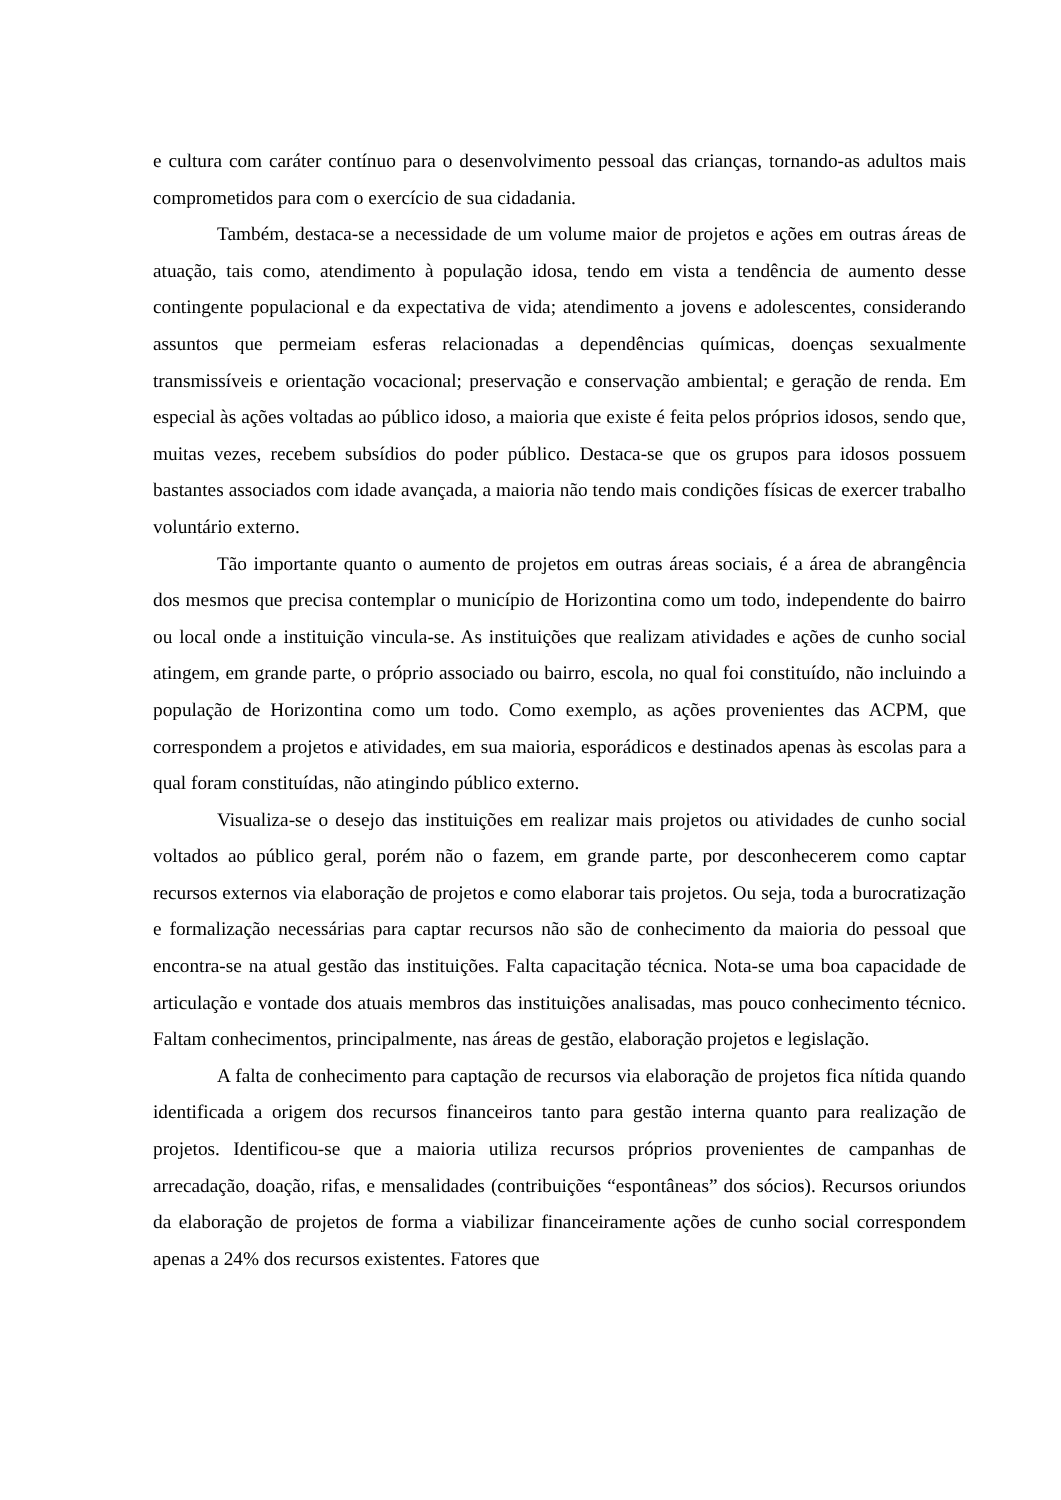e cultura com caráter contínuo para o desenvolvimento pessoal das crianças, tornando-as adultos mais comprometidos para com o exercício de sua cidadania.
Também, destaca-se a necessidade de um volume maior de projetos e ações em outras áreas de atuação, tais como, atendimento à população idosa, tendo em vista a tendência de aumento desse contingente populacional e da expectativa de vida; atendimento a jovens e adolescentes, considerando assuntos que permeiam esferas relacionadas a dependências químicas, doenças sexualmente transmissíveis e orientação vocacional; preservação e conservação ambiental; e geração de renda. Em especial às ações voltadas ao público idoso, a maioria que existe é feita pelos próprios idosos, sendo que, muitas vezes, recebem subsídios do poder público. Destaca-se que os grupos para idosos possuem bastantes associados com idade avançada, a maioria não tendo mais condições físicas de exercer trabalho voluntário externo.
Tão importante quanto o aumento de projetos em outras áreas sociais, é a área de abrangência dos mesmos que precisa contemplar o município de Horizontina como um todo, independente do bairro ou local onde a instituição vincula-se. As instituições que realizam atividades e ações de cunho social atingem, em grande parte, o próprio associado ou bairro, escola, no qual foi constituído, não incluindo a população de Horizontina como um todo. Como exemplo, as ações provenientes das ACPM, que correspondem a projetos e atividades, em sua maioria, esporádicos e destinados apenas às escolas para a qual foram constituídas, não atingindo público externo.
Visualiza-se o desejo das instituições em realizar mais projetos ou atividades de cunho social voltados ao público geral, porém não o fazem, em grande parte, por desconhecerem como captar recursos externos via elaboração de projetos e como elaborar tais projetos. Ou seja, toda a burocratização e formalização necessárias para captar recursos não são de conhecimento da maioria do pessoal que encontra-se na atual gestão das instituições. Falta capacitação técnica. Nota-se uma boa capacidade de articulação e vontade dos atuais membros das instituições analisadas, mas pouco conhecimento técnico. Faltam conhecimentos, principalmente, nas áreas de gestão, elaboração projetos e legislação.
A falta de conhecimento para captação de recursos via elaboração de projetos fica nítida quando identificada a origem dos recursos financeiros tanto para gestão interna quanto para realização de projetos. Identificou-se que a maioria utiliza recursos próprios provenientes de campanhas de arrecadação, doação, rifas, e mensalidades (contribuições “espontâneas” dos sócios). Recursos oriundos da elaboração de projetos de forma a viabilizar financeiramente ações de cunho social correspondem apenas a 24% dos recursos existentes. Fatores que